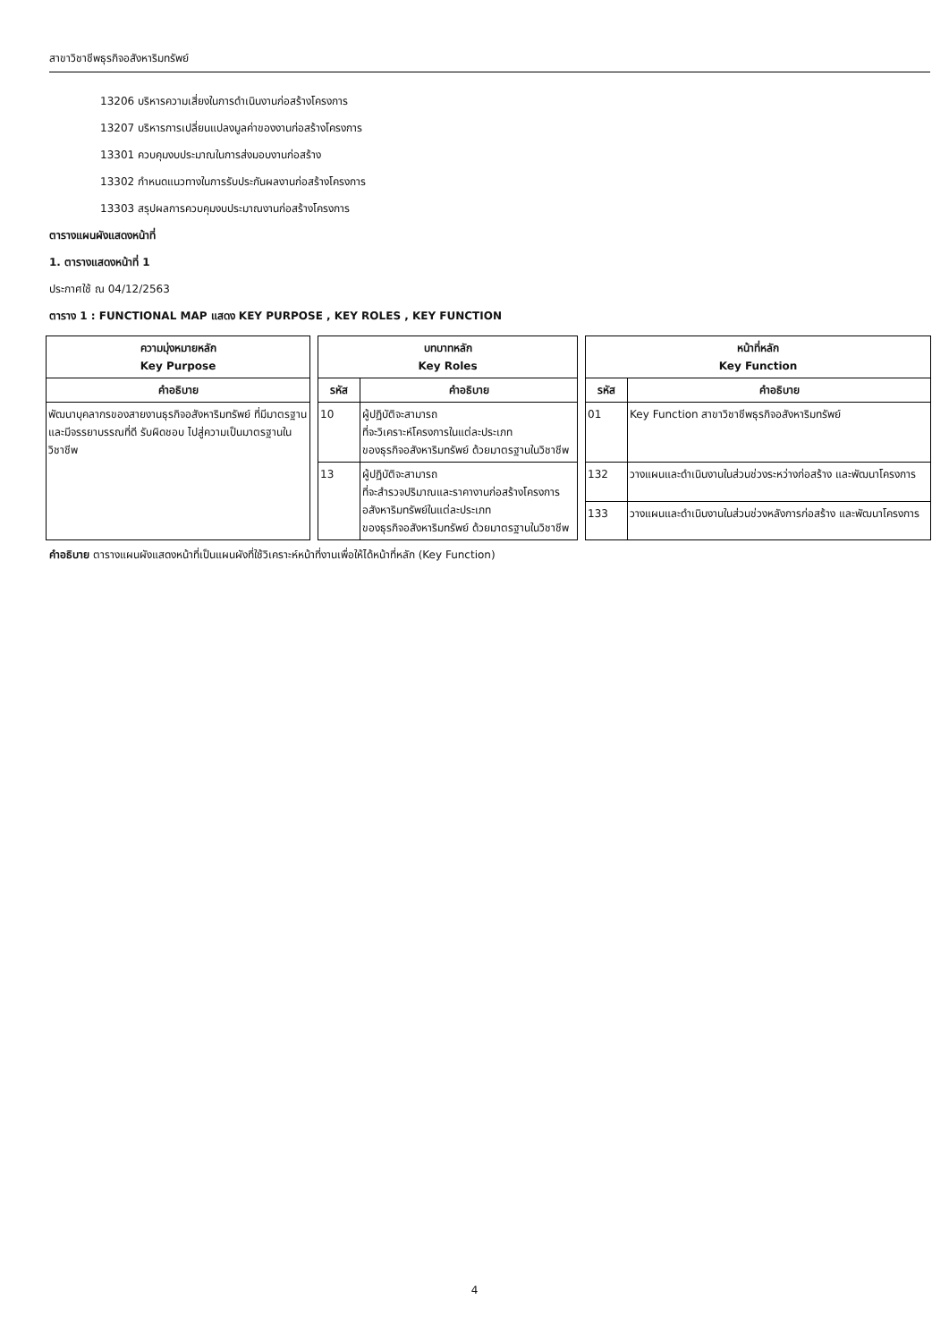สาขาวิชาชีพธุรกิจอสังหาริมทรัพย์
13206 บริหารความเสี่ยงในการดำเนินงานก่อสร้างโครงการ
13207 บริหารการเปลี่ยนแปลงมูลค่าของงานก่อสร้างโครงการ
13301 ควบคุมงบประมาณในการส่งมอบงานก่อสร้าง
13302 กำหนดแนวทางในการรับประกันผลงานก่อสร้างโครงการ
13303 สรุปผลการควบคุมงบประมาณงานก่อสร้างโครงการ
ตารางแผนผังแสดงหน้าที่
1. ตารางแสดงหน้าที่ 1
ประกาศใช้ ณ 04/12/2563
ตาราง 1 : FUNCTIONAL MAP แสดง KEY PURPOSE , KEY ROLES , KEY FUNCTION
| ความมุ่งหมายหลัก Key Purpose | | บทบาทหลัก Key Roles | | | หน้าที่หลัก Key Function | |
| คำอธิบาย | | รหัส | คำอธิบาย | | รหัส | คำอธิบาย |
| พัฒนาบุคลากรของสายงานธุรกิจอสังหาริมทรัพย์ ที่มีมาตรฐาน และมีจรรยาบรรณที่ดี รับผิดชอบ ไปสู่ความเป็นมาตรฐานในวิชาชีพ | | 10 | ผู้ปฏิบัติจะสามารถ ที่จะวิเคราะห์โครงการในแต่ละประเภท ของธุรกิจอสังหาริมทรัพย์ ด้วยมาตรฐานในวิชาชีพ | | 01 | Key Function สาขาวิชาชีพธุรกิจอสังหาริมทรัพย์ |
| | | 13 | ผู้ปฏิบัติจะสามารถ ที่จะสำรวจปริมาณและราคางานก่อสร้างโครงการ อสังหาริมทรัพย์ในแต่ละประเภท ของธุรกิจอสังหาริมทรัพย์ ด้วยมาตรฐานในวิชาชีพ | | 132 | วางแผนและดำเนินงานในส่วนช่วงระหว่างก่อสร้าง และพัฒนาโครงการ |
| | | | | | 133 | วางแผนและดำเนินงานในส่วนช่วงหลังการก่อสร้าง และพัฒนาโครงการ |
คำอธิบาย ตารางแผนผังแสดงหน้าที่เป็นแผนผังที่ใช้วิเคราะห์หน้าที่งานเพื่อให้ได้หน้าที่หลัก (Key Function)
4